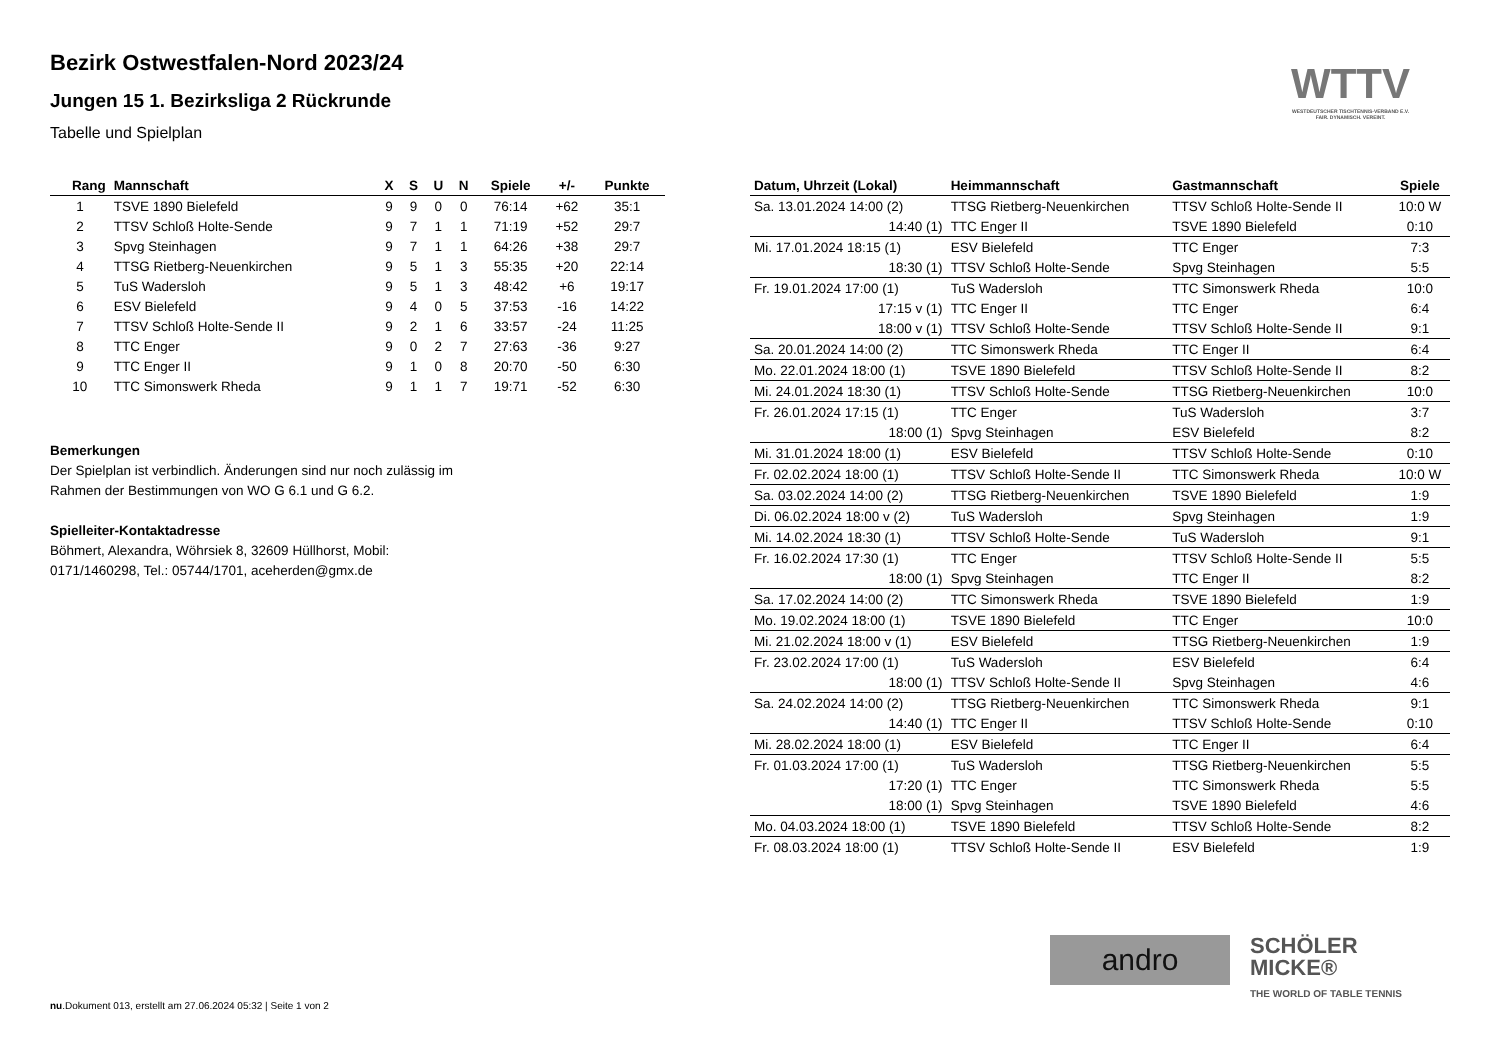WTTV
WESTDEUTSCHER TISCHTENNIS-VERBAND E.V.
FAIR. DYNAMISCH. VEREINT.
Bezirk Ostwestfalen-Nord 2023/24
Jungen 15 1. Bezirksliga 2 Rückrunde
Tabelle und Spielplan
| Rang | Mannschaft | X | S | U | N | Spiele | +/- | Punkte |
| --- | --- | --- | --- | --- | --- | --- | --- | --- |
| 1 | TSVE 1890 Bielefeld | 9 | 9 | 0 | 0 | 76:14 | +62 | 35:1 |
| 2 | TTSV Schloß Holte-Sende | 9 | 7 | 1 | 1 | 71:19 | +52 | 29:7 |
| 3 | Spvg Steinhagen | 9 | 7 | 1 | 1 | 64:26 | +38 | 29:7 |
| 4 | TTSG Rietberg-Neuenkirchen | 9 | 5 | 1 | 3 | 55:35 | +20 | 22:14 |
| 5 | TuS Wadersloh | 9 | 5 | 1 | 3 | 48:42 | +6 | 19:17 |
| 6 | ESV Bielefeld | 9 | 4 | 0 | 5 | 37:53 | -16 | 14:22 |
| 7 | TTSV Schloß Holte-Sende II | 9 | 2 | 1 | 6 | 33:57 | -24 | 11:25 |
| 8 | TTC Enger | 9 | 0 | 2 | 7 | 27:63 | -36 | 9:27 |
| 9 | TTC Enger II | 9 | 1 | 0 | 8 | 20:70 | -50 | 6:30 |
| 10 | TTC Simonswerk Rheda | 9 | 1 | 1 | 7 | 19:71 | -52 | 6:30 |
Bemerkungen
Der Spielplan ist verbindlich. Änderungen sind nur noch zulässig im
Rahmen der Bestimmungen von WO G 6.1 und G 6.2.
Spielleiter-Kontaktadresse
Böhmert, Alexandra, Wöhrsiek 8, 32609 Hüllhorst, Mobil:
0171/1460298, Tel.: 05744/1701, aceherden@gmx.de
| Datum, Uhrzeit (Lokal) | Heimmannschaft | Gastmannschaft | Spiele |
| --- | --- | --- | --- |
| Sa. 13.01.2024 14:00 (2) | TTSG Rietberg-Neuenkirchen | TTSV Schloß Holte-Sende II | 10:0 W |
| 14:40 (1) | TTC Enger II | TSVE 1890 Bielefeld | 0:10 |
| Mi. 17.01.2024 18:15 (1) | ESV Bielefeld | TTC Enger | 7:3 |
| 18:30 (1) | TTSV Schloß Holte-Sende | Spvg Steinhagen | 5:5 |
| Fr. 19.01.2024 17:00 (1) | TuS Wadersloh | TTC Simonswerk Rheda | 10:0 |
| 17:15 v (1) | TTC Enger II | TTC Enger | 6:4 |
| 18:00 v (1) | TTSV Schloß Holte-Sende | TTSV Schloß Holte-Sende II | 9:1 |
| Sa. 20.01.2024 14:00 (2) | TTC Simonswerk Rheda | TTC Enger II | 6:4 |
| Mo. 22.01.2024 18:00 (1) | TSVE 1890 Bielefeld | TTSV Schloß Holte-Sende II | 8:2 |
| Mi. 24.01.2024 18:30 (1) | TTSV Schloß Holte-Sende | TTSG Rietberg-Neuenkirchen | 10:0 |
| Fr. 26.01.2024 17:15 (1) | TTC Enger | TuS Wadersloh | 3:7 |
| 18:00 (1) | Spvg Steinhagen | ESV Bielefeld | 8:2 |
| Mi. 31.01.2024 18:00 (1) | ESV Bielefeld | TTSV Schloß Holte-Sende | 0:10 |
| Fr. 02.02.2024 18:00 (1) | TTSV Schloß Holte-Sende II | TTC Simonswerk Rheda | 10:0 W |
| Sa. 03.02.2024 14:00 (2) | TTSG Rietberg-Neuenkirchen | TSVE 1890 Bielefeld | 1:9 |
| Di. 06.02.2024 18:00 v (2) | TuS Wadersloh | Spvg Steinhagen | 1:9 |
| Mi. 14.02.2024 18:30 (1) | TTSV Schloß Holte-Sende | TuS Wadersloh | 9:1 |
| Fr. 16.02.2024 17:30 (1) | TTC Enger | TTSV Schloß Holte-Sende II | 5:5 |
| 18:00 (1) | Spvg Steinhagen | TTC Enger II | 8:2 |
| Sa. 17.02.2024 14:00 (2) | TTC Simonswerk Rheda | TSVE 1890 Bielefeld | 1:9 |
| Mo. 19.02.2024 18:00 (1) | TSVE 1890 Bielefeld | TTC Enger | 10:0 |
| Mi. 21.02.2024 18:00 v (1) | ESV Bielefeld | TTSG Rietberg-Neuenkirchen | 1:9 |
| Fr. 23.02.2024 17:00 (1) | TuS Wadersloh | ESV Bielefeld | 6:4 |
| 18:00 (1) | TTSV Schloß Holte-Sende II | Spvg Steinhagen | 4:6 |
| Sa. 24.02.2024 14:00 (2) | TTSG Rietberg-Neuenkirchen | TTC Simonswerk Rheda | 9:1 |
| 14:40 (1) | TTC Enger II | TTSV Schloß Holte-Sende | 0:10 |
| Mi. 28.02.2024 18:00 (1) | ESV Bielefeld | TTC Enger II | 6:4 |
| Fr. 01.03.2024 17:00 (1) | TuS Wadersloh | TTSG Rietberg-Neuenkirchen | 5:5 |
| 17:20 (1) | TTC Enger | TTC Simonswerk Rheda | 5:5 |
| 18:00 (1) | Spvg Steinhagen | TSVE 1890 Bielefeld | 4:6 |
| Mo. 04.03.2024 18:00 (1) | TSVE 1890 Bielefeld | TTSV Schloß Holte-Sende | 8:2 |
| Fr. 08.03.2024 18:00 (1) | TTSV Schloß Holte-Sende II | ESV Bielefeld | 1:9 |
andro
SCHÖLER
MICKE®
THE WORLD OF TABLE TENNIS
nu.Dokument 013, erstellt am 27.06.2024 05:32 | Seite 1 von 2